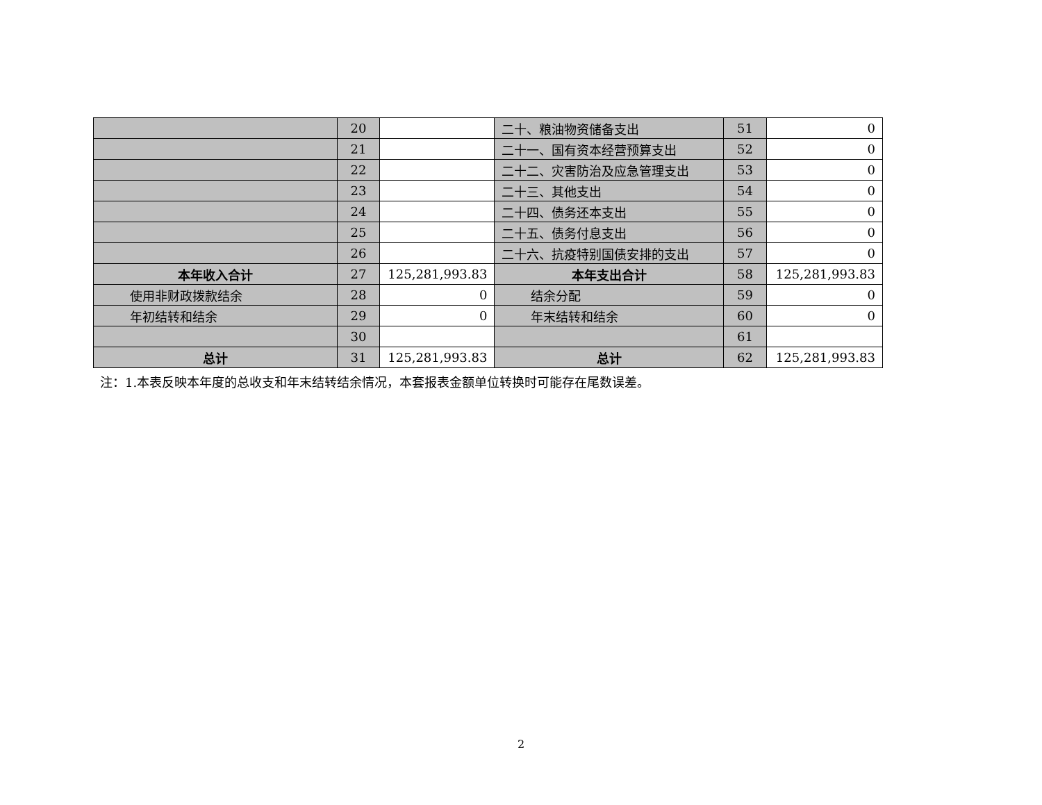| | 20 | | 二十、粮油物资储备支出 | 51 | 0 |
| | 21 | | 二十一、国有资本经营预算支出 | 52 | 0 |
| | 22 | | 二十二、灾害防治及应急管理支出 | 53 | 0 |
| | 23 | | 二十三、其他支出 | 54 | 0 |
| | 24 | | 二十四、债务还本支出 | 55 | 0 |
| | 25 | | 二十五、债务付息支出 | 56 | 0 |
| | 26 | | 二十六、抗疫特别国债安排的支出 | 57 | 0 |
| 本年收入合计 | 27 | 125,281,993.83 | 本年支出合计 | 58 | 125,281,993.83 |
| 使用非财政拨款结余 | 28 | 0 | 结余分配 | 59 | 0 |
| 年初结转和结余 | 29 | 0 | 年末结转和结余 | 60 | 0 |
| | 30 | | | 61 | |
| 总计 | 31 | 125,281,993.83 | 总计 | 62 | 125,281,993.83 |
注：1.本表反映本年度的总收支和年末结转结余情况，本套报表金额单位转换时可能存在尾数误差。
2